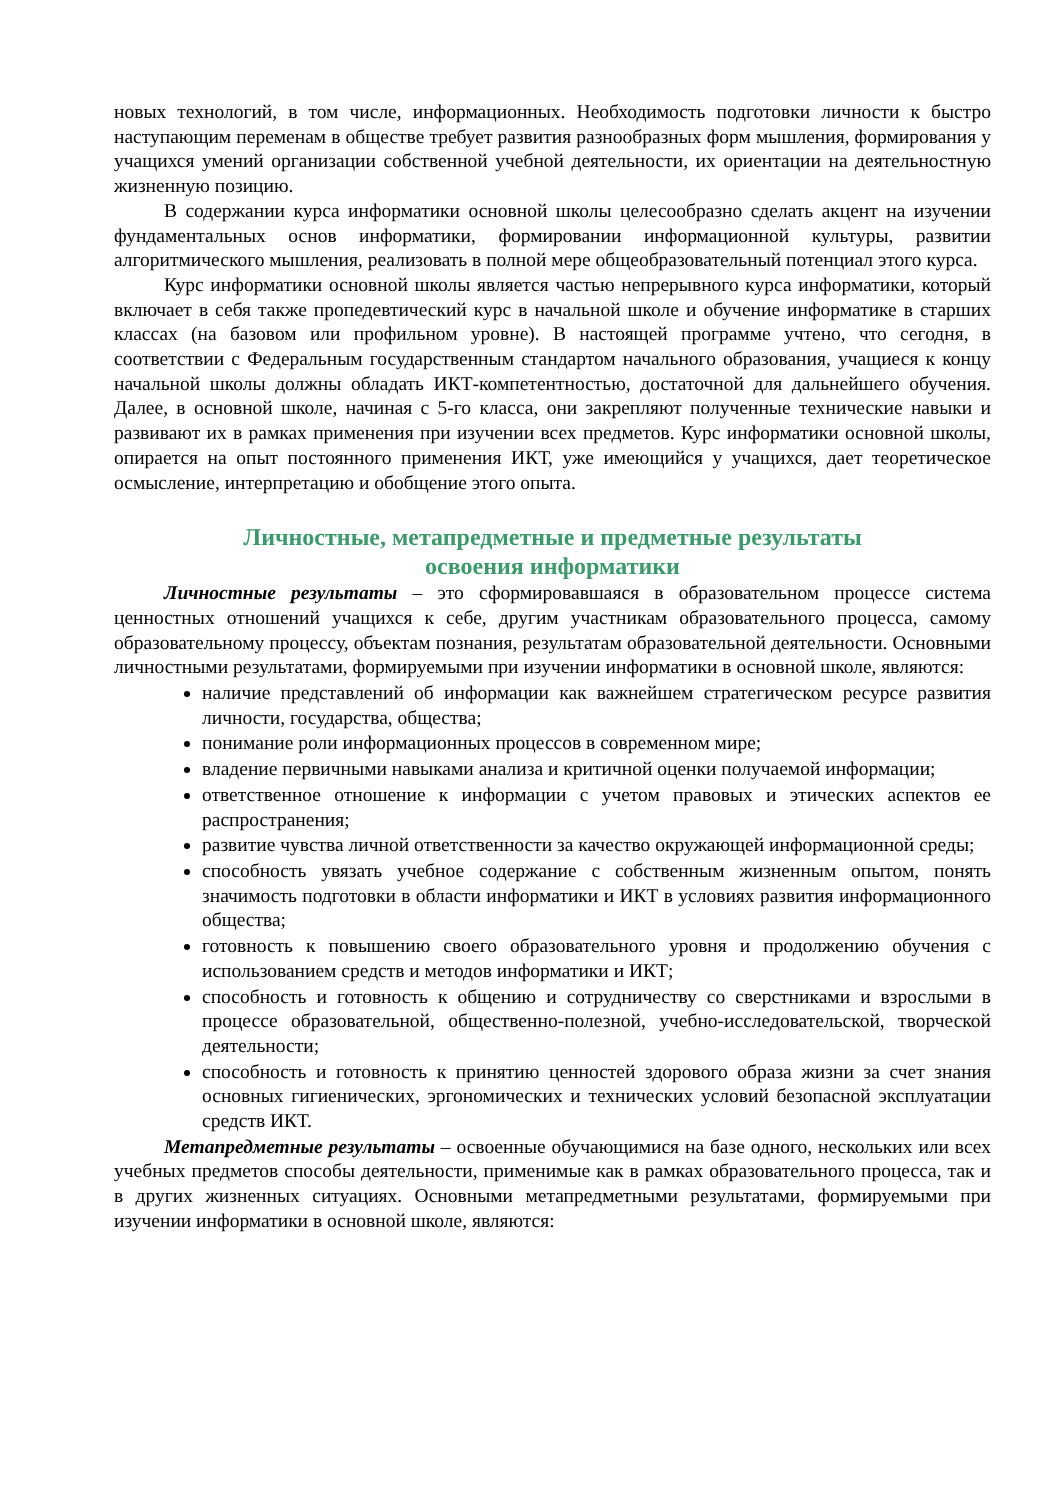новых технологий, в том числе, информационных. Необходимость подготовки личности к быстро наступающим переменам в обществе требует развития разнообразных форм мышления, формирования у учащихся умений организации собственной учебной деятельности, их ориентации на деятельностную жизненную позицию.
В содержании курса информатики основной школы целесообразно сделать акцент на изучении фундаментальных основ информатики, формировании информационной культуры, развитии алгоритмического мышления, реализовать в полной мере общеобразовательный потенциал этого курса.
Курс информатики основной школы является частью непрерывного курса информатики, который включает в себя также пропедевтический курс в начальной школе и обучение информатике в старших классах (на базовом или профильном уровне). В настоящей программе учтено, что сегодня, в соответствии с Федеральным государственным стандартом начального образования, учащиеся к концу начальной школы должны обладать ИКТ-компетентностью, достаточной для дальнейшего обучения. Далее, в основной школе, начиная с 5-го класса, они закрепляют полученные технические навыки и развивают их в рамках применения при изучении всех предметов. Курс информатики основной школы, опирается на опыт постоянного применения ИКТ, уже имеющийся у учащихся, дает теоретическое осмысление, интерпретацию и обобщение этого опыта.
Личностные, метапредметные и предметные результаты
освоения информатики
Личностные результаты – это сформировавшаяся в образовательном процессе система ценностных отношений учащихся к себе, другим участникам образовательного процесса, самому образовательному процессу, объектам познания, результатам образовательной деятельности. Основными личностными результатами, формируемыми при изучении информатики в основной школе, являются:
наличие представлений об информации как важнейшем стратегическом ресурсе развития личности, государства, общества;
понимание роли информационных процессов в современном мире;
владение первичными навыками анализа и критичной оценки получаемой информации;
ответственное отношение к информации с учетом правовых и этических аспектов ее распространения;
развитие чувства личной ответственности за качество окружающей информационной среды;
способность увязать учебное содержание с собственным жизненным опытом, понять значимость подготовки в области информатики и ИКТ в условиях развития информационного общества;
готовность к повышению своего образовательного уровня и продолжению обучения с использованием средств и методов информатики и ИКТ;
способность и готовность к общению и сотрудничеству со сверстниками и взрослыми в процессе образовательной, общественно-полезной, учебно-исследовательской, творческой деятельности;
способность и готовность к принятию ценностей здорового образа жизни за счет знания основных гигиенических, эргономических и технических условий безопасной эксплуатации средств ИКТ.
Метапредметные результаты – освоенные обучающимися на базе одного, нескольких или всех учебных предметов способы деятельности, применимые как в рамках образовательного процесса, так и в других жизненных ситуациях. Основными метапредметными результатами, формируемыми при изучении информатики в основной школе, являются: